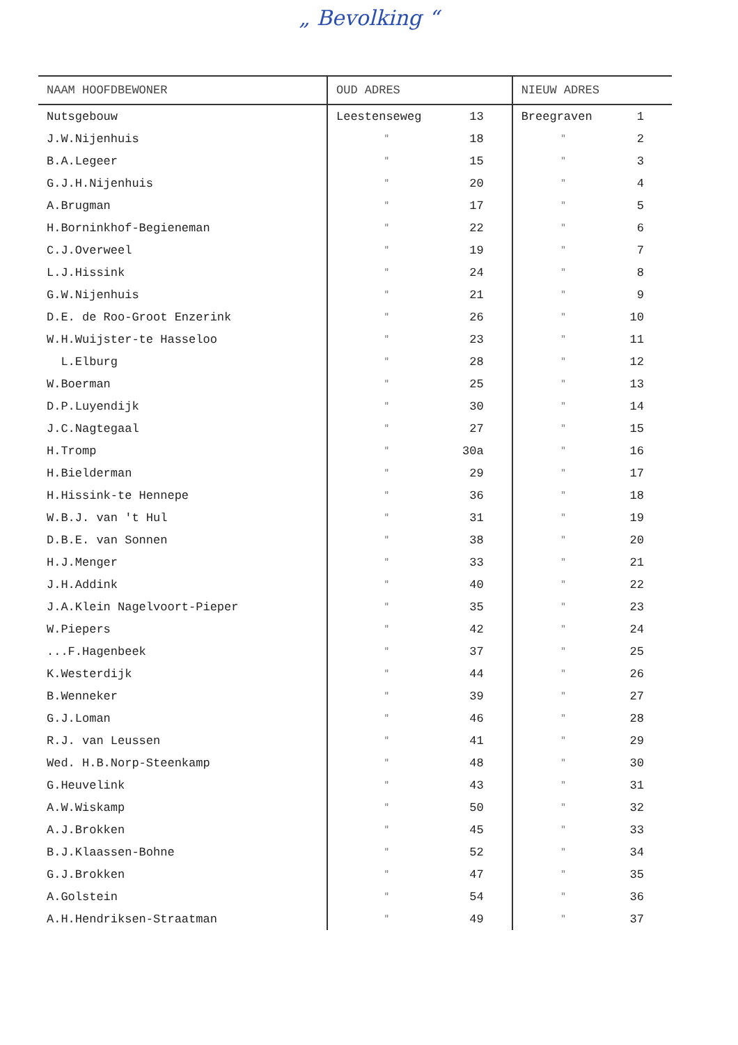„ Bevolking “
| NAAM HOOFDBEWONER | OUD ADRES | | NIEUW ADRES | |
| --- | --- | --- | --- | --- |
| Nutsgebouw | Leestenseweg | 13 | Breegraven | 1 |
| J.W.Nijenhuis | " | 18 | " | 2 |
| B.A.Legeer | " | 15 | " | 3 |
| G.J.H.Nijenhuis | " | 20 | " | 4 |
| A.Brugman | " | 17 | " | 5 |
| H.Borninkhof-Begieneman | " | 22 | " | 6 |
| C.J.Overweel | " | 19 | " | 7 |
| L.J.Hissink | " | 24 | " | 8 |
| G.W.Nijenhuis | " | 21 | " | 9 |
| D.E. de Roo-Groot Enzerink | " | 26 | " | 10 |
| W.H.Wuijster-te Hasseloo | " | 23 | " | 11 |
| L.Elburg | " | 28 | " | 12 |
| W.Boerman | " | 25 | " | 13 |
| D.P.Luyendijk | " | 30 | " | 14 |
| J.C.Nagtegaal | " | 27 | " | 15 |
| H.Tromp | " | 30a | " | 16 |
| H.Bielderman | " | 29 | " | 17 |
| H.Hissink-te Hennepe | " | 36 | " | 18 |
| W.B.J. van 't Hul | " | 31 | " | 19 |
| D.B.E. van Sonnen | " | 38 | " | 20 |
| H.J.Menger | " | 33 | " | 21 |
| J.H.Addink | " | 40 | " | 22 |
| J.A.Klein Nagelvoort-Pieper | " | 35 | " | 23 |
| W.Piepers | " | 42 | " | 24 |
| ...F.Hagenbeek | " | 37 | " | 25 |
| K.Westerdijk | " | 44 | " | 26 |
| B.Wenneker | " | 39 | " | 27 |
| G.J.Loman | " | 46 | " | 28 |
| R.J. van Leussen | " | 41 | " | 29 |
| Wed. H.B.Norp-Steenkamp | " | 48 | " | 30 |
| G.Heuvelink | " | 43 | " | 31 |
| A.W.Wiskamp | " | 50 | " | 32 |
| A.J.Brokken | " | 45 | " | 33 |
| B.J.Klaassen-Bohne | " | 52 | " | 34 |
| G.J.Brokken | " | 47 | " | 35 |
| A.Golstein | " | 54 | " | 36 |
| A.H.Hendriksen-Straatman | " | 49 | " | 37 |